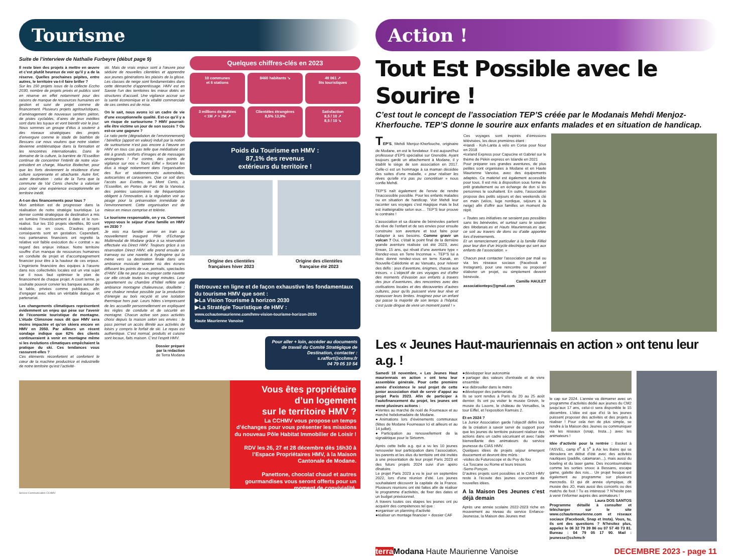Tourisme
Suite de l’interview de Nathalie Furbeyre (début page 9)
Il reste bien des projets à mettre en œuvre et c’est plutôt heureux de voir qu’il y a de la réserve. Quelles prochaines pépites, entre autres, le territoire va-t-il faire briller ?
Sur les 150 projets issus de la collecte Eccho 2030, nombre de projets privés et publics sont en réserve en effet notamment pour des raisons de manque de ressources humaines en gestion et suivi de projet comme de financement. Plusieurs projets agritouristiques, d’aménagement de nouveaux sentiers piéton, de pistes cyclables, d’aires de jeux inédites sont dans les tuyaux et vont bientôt voir le jour. Nous sommes un groupe d’élus à soutenir à des niveaux stratégiques des projets d’envergure comme le stade de biathlon de Bessans car nous voulons que notre station devienne emblématique dans la formation et les rencontres internationales. Dans le domaine de la culture, la barrière de l’Esseillon continue de concentrer l’intérêt de notre vice-président en charge, Maurice Bodecher, pour que les forts deviennent la résidence d’une culture surprenante et attachante. Autre fort, autre destination : celui de la Turra que la commune de Val Cenis cherche à valoriser pour créer une expérience exceptionnelle en territoire inédit.
A-t-on des financements pour tous ?
Mon ambition est de progresser dans la réalisation de notre stratégie touristique. Le dernier comité stratégique de destination a mis en lumière l’investissement à date et le non-réalisé. Sur les 150 projets identifiés, 80 sont réalisés ou en cours. D’autres projets conséquents sont en gestation. Cependant, nos partenaires financiers ont regretté la relative voir faible exécution du « contrat » au regard des enjeux initiaux. Notre territoire souffre d’un manque de ressources humaines en conduite de projet et d’accompagnement financier pour être à la hauteur de ces enjeux. L’ingénierie financière des équipes à l’œuvre dans nos collectivités locales est un vrai sujet car il nous faut optimiser le plan de financement de chaque projet. A court terme, je souhaite pouvoir convier les banques autour de la table, privées comme publiques, afin d’engager avec elles un véritable dialogue et partenariat.
Les changements climatiques représentent évidemment un enjeu qui pèse sur l’avenir de l’économie touristique de montagne. L’étude Climsnow nous dit que HMV sera moins impactée et qu’on skiera encore en HMV en 2050. Par ailleurs un récent sondage indique que 62% des clients continueraient à venir en montagne même si les évolutions climatiques empêchaient la pratique du ski. Ces tendances vous rassurent-elles ?
Ces éléments réconfortent et confortent le cœur de la machine productrice et industrielle de notre territoire qu’est l’activité-
ski. Mais de vrais enjeux sont à l’œuvre pour séduire de nouvelles clientèles et apprendre aux jeunes générations les plaisirs de la glisse. Les classes de neige sont fondamentales dans cette démarche d’apprentissage. HMV est en Savoie l’un des territoires les mieux dotés en structures d’accueil. Une vigilance accrue sur la santé économique et la vitalité commerciale de ces centres est de mise.
On le sait, nous avons ici un cadre de vie d’une exceptionnelle qualité. Est-ce qu’il y a un risque de surtourisme ? HMV pourrait-elle être victime un jour de son succès ? Ou est-ce une gageure ?
Le ratio perte (dégradation de l’environnement) / bénéfice (apport en valeur) induit par la notion de surtourisme n’est pas encore à l’œuvre en HMV en tous cas pas telle que médiatisée cet été à grands renforts d’images et de messages anxiogènes ! Par contre, des points de vigilance sur nos « Tours Eiffel » forcent les élus à réagir notamment dans l’organisation des flux et stationnements automobiles, autocaristes et caravaniers. Que ce soit dans l’accès aux Evettes, au Mont Cenis, à l’Esseillon, en Portes de Parc de la Vanoise, des pointes saisonnières de fréquentation obligent à l’innovation, à la régulation voir au péage pour la préservation immédiate de l’environnement. Cette organisation est de mieux en mieux comprise et tolérée.
Le tourisme responsable, on y va. Comment voyez-vous le séjour d’une famille en HMV en 2030 ?
Je vois ma famille arriver en train au nouvellement inauguré Pôle d’Echange Multimodal de Modane grâce à sa réservation effectuée via Direct HMV. Toujours grâce à sa réservation Direct HMV, elle prend ensuite un tramway ou une navette à hydrogène qui la mène vers sa destination finale dans une ambiance musicale sereine où des écrans diffusent les points de vue, portraits, spectacles d’HMV. Elle ne peut pas manquer cette navette car elle circule toutes les vingt minutes. Leur appartement ou chambre d’hôtel reflète une ambiance montagne chaleureuse, douillette ; une chaleur rendue possible par la production d’énergie au bois recyclé et une isolation thermique hors pair. Leurs hôtes s’empressent de les accueillir personnellement en expliquant les règles de conduite et de sécurité en montagne. Chacun active son pass activités choisi depuis la maison selon ses envies : le pass permet un accès illimité aux activités de loisirs y compris le forfait de ski. Le repas est authentique. C’est normal, produits et cuisine sont locaux, faits maison. C’est l’esprit HMV.
Dossier préparé
par la rédaction
de Terra Modana
Quelques chiffres-clés en 2023
10 communes
et 6 stations
8460 habitants ↘ 49 061 ↗
lits touristiques
3 millions de nuitées
< 1M ↗ > 2M ↗
Clientèles étrangères
8,5% 13,9%
Satisfaction
8,5 / 10 ↗
8,5 / 10 ↘
Poids du Tourisme en HMV :
87,1% des revenus
extérieurs du territoire !
Origine des clientèles
françaises hiver 2023
Origine des clientèles
française été 2023
Retrouvez en ligne et de façon exhaustive les fondamentaux du tourisme HMV que sont :
▶La Vision Tourisme à horizon 2030
▶La Stratégie Touristique de HMV :
www.cchautemaurienne.com/hmv-vision-tourisme-horizon-2030
Haute Maurienne Vanoise
Pour aller + loin, accéder au documents de travail du Comité Stratégique de Destination, contacter :
s.raffort@cchmv.fr
04 79 05 10 54
Vous êtes propriétaire
d’un logement
sur le territoire HMV ?
La CCHMV vous propose un temps d’échanges pour vous présenter les missions du nouveau Pôle Habitat Immobilier de Loisir !
RDV les 26, 27 et 28 décembre dès 16h30 à l’Espace Propriétaires HMV, à la Maison Cantonale de Modane.
Panettone, chocolat chaud et autres gourmandises vous seront offerts pour un moment de convivialité.
Service Communication CCHMV
Action !
Tout Est Possible avec le Sourire !
C’est tout le concept de l’association TEP’S créée par le Modanais Mehdi Menjoz-Kherfouche. TEP’S donne le sourire aux enfants malades et en situation de handicap.
TEP’S, Mehdi Menjoz-Kherfouche, originaire de Modane, en est le fondateur. Il est aujourd’hui professeur d’EPS spécialisé sur Grenoble. Ayant toujours gardé un attachement à Modane, il y établit le siège de son association en 2017. Celle-ci est un hommage à sa maman décédée des suites d’une maladie, « pour réaliser les rêves qu’elle n’a pas pu concrétiser » nous confie Mehdi.
TEP’S naît également de l’envie de rendre l’inaccessible possible. Pour les enfants malades ou en situation de handicap. Voir Mehdi leur raconter ses voyages c’est magique mais le but est inatteignable selon eux… TEP’S leur prouve le contraire !
L’association et sa dizaine de bénévoles partent du rêve de l’enfant et de ses envies pour ensuite construire son aventure et tout faire pour l’adapter à ses besoins. Comme gravir un volcan ? Oui, c’était le point final de la dernière grande aventure réalisée cet été 2023, avec Erwan, 15 ans, qui rêvait d’une aventure type « Rendez-vous en Terre Inconnue ». TEP’S lui a donc donné rendez-vous en terre Kanak, en Nouvelle-Calédonie et au Vanuatu, pour relever des défis : jeux d’aventure, énigmes, chasse aux trésors. « L’objectif de ces voyages est d’offrir des moments d’évasion aux enfants à travers des jeux d’aventures, des rencontres avec des civilisations locales et des découvertes d’autres cultures, pour qu’ils puissent vivre leur rêve et repousser leurs limites. Imaginez pour un enfant qui passe la majorité de son temps à l’hôpital, c’est juste dingue de vivre un moment pareil ! »
Ces voyages sont inspirés d’émissions télévisées, les deux premières étant :
•Handi - Koh-Lanta à vélo en Corse pour Nour en 2018
•Iceland Express pour Capucine et Gabriel sur le thème de Pékin express en Islande en 2021
Pour préparer ces grandes aventures, de plus petites sont organisées à Modane et en Haute Maurienne Vanoise, avec des équipements adaptés. Ce matériel est également accessible pour tous. Il est mis à disposition sous forme de prêt gratuitement ou en échange de don si les personnes le souhaitent. En outre, l’association propose des petits séjours et des weekends clé en main (vélos, luge nordique, séjours à la neige) afin d’offrir aux familles un moment de répit.
« Toutes ses initiatives ne seraient pas possibles sans les bénévoles, et surtout sans le soutien des Modanais.es et Hauts Mauriennais.es que, ce soit au travers de dons ou d’aide apportée lors d’événements.
Et un remerciement particulier à la famille Filliol pour leur don d’un tricycle électrique qui sert aux enfants de l’association. »
Chacun peut contacter l’association par mail ou via les réseaux sociaux (Facebook et Instagram), pour une rencontre ou proposer/élaborer un projet, ou simplement devenir bénévole.
Camille HAULET
associationteps@gmail.com
Les « Jeunes Haut-mauriennais en action » ont tenu leur a.g. !
Samedi 18 novembre, « Les Jeunes Haut mauriennais en action » ont tenu leur assemblée générale. Pour cette première année d’existence le seul projet de cette junior association était de servir d’appui au projet Paris 2023. Afin de participer à l’autofinancement du projet, les jeunes ont mené plusieurs actions :
●Ventes au marché de noël de Fourneaux et au marché hebdomadaire de Modane.
●Animations lors d’événements communaux (fêtes de Modane Fourneaux Ici et ailleurs et au 14 juillet).
●Participation au renouvellement de la signalétique pour le Sirtomm.
Après cette belle a.g. qui a vu les 10 jeunes renouveler leur participation dans l’association, les parents et les élus du territoire ont été invités à une présentation de leur projet Paris 2023 et des futurs projets 2024 suivi d’un apéro dînatoire.
Le projet Paris 2023 a vu le jour en septembre 2022, lors d’une réunion d’été. Les jeunes souhaitaient découvrir la capitale de la France. Plusieurs réunions ont été faites afin de réaliser le programme d’activités, de fixer des dates et un budget prévisionnel.
A travers toutes ces étapes les jeunes ont pu acquérir des compétences tel que :
●organiser un planning d’activité
●réaliser un montage financier + dossier CAF
●développer leur autonomie
●partager des valeurs d’entraide et de vivre ensemble
●se débrouiller dans le métro
●développer des partenariats.
Ils se sont rendus à Paris du 20 au 25 août dernier. Ils ont pu visiter le musée Grévin, le musée du Louvre, le château de Versailles, la tour Eiffel, et l’exposition Ramsès 2.
Et en 2024 ?
La Junior Association garde l’objectif défini lors de la création à savoir servir de support pour que les jeunes du territoire puissent réaliser des actions dans un cadre sécurisant et avec l’aide bienveillante des animateurs du service jeunesse du CIAS HMV.
Quelques idées de projets séjour émergent doucement et devront être mûris :
-visites du Futuroscope et du Puy du fou
-La Toscane ou Rome et leurs trésors
-Serre-Ponçon.
D’autres projets sont possibles et le CIAS HMV reste à l’écoute des jeunes concernant de nouvelles idées.
A la Maison Des Jeunes c’est déjà demain
Après une année scolaire 2022-2023 riche en mouvement au niveau du service Enfance-Jeunesse, la Maison des Jeunes met
le cap sur 2024. L’année va démarrer avec un programme d’activités dédié aux jeunes du CM2 jusqu’aux 17 ans, celui-ci sera disponible le 15 décembre. L’idée est que d’ici là les jeunes puissent proposer des activités et des projets à réaliser ! Pour cela rien de plus simple, se rendre à la Maison des Jeunes ou communiquer via les réseaux (snap, Insta…) avec les animateurs !
Idée d’activité pour la rentrée : Basket à l’ASVEL, camp 6<sup>e</sup> & 5<sup>e</sup> à Aix les Bains qui se déroulera en début d’été avec des activités nautiques (paddle, catamaran…), mais aussi du bowling et du laser game. Des incontournables comme les sorties snooc à Bessans, escape game, galette des rois… Un projet fresque est également au programme sur plusieurs mercredis. Et qui dit année olympique, dit musée des JO, mais aussi des concerts ou des matchs de foot ! Tu es intéressé ? N’hésite pas à venir t’informer auprès des animateurs !
Laura DOS SANTOS
Programme détaillé à consulter et télécharger sur le site www.cchautemaurienne.com et réseaux sociaux (Facebook, Snap et Insta). Vous, tu, ils ont des questions ? N’hésitez plus, appelez le 06 32 79 39 86 ou 07 57 40 73 81. Bureau : 04 79 05 17 90. Mail : jeunesse@cchmv.fr
terra Modana Haute Maurienne Vanoise DECEMBRE 2023 - page 11